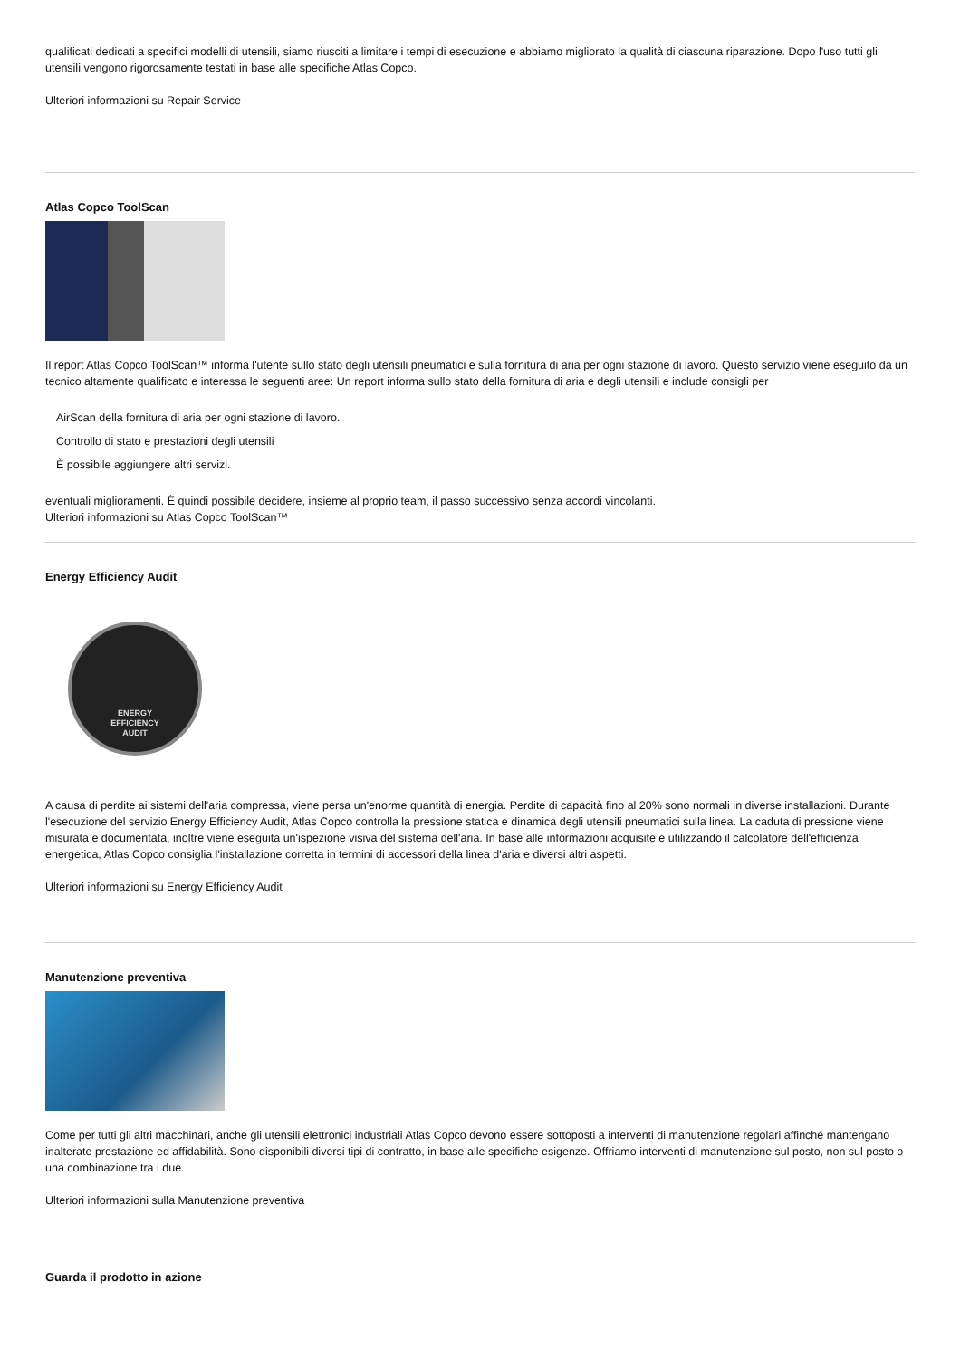qualificati dedicati a specifici modelli di utensili, siamo riusciti a limitare i tempi di esecuzione e abbiamo migliorato la qualità di ciascuna riparazione. Dopo l'uso tutti gli utensili vengono rigorosamente testati in base alle specifiche Atlas Copco.
Ulteriori informazioni su Repair Service
Atlas Copco ToolScan
Il report Atlas Copco ToolScan™ informa l'utente sullo stato degli utensili pneumatici e sulla fornitura di aria per ogni stazione di lavoro. Questo servizio viene eseguito da un tecnico altamente qualificato e interessa le seguenti aree: Un report informa sullo stato della fornitura di aria e degli utensili e include consigli per
AirScan della fornitura di aria per ogni stazione di lavoro.
Controllo di stato e prestazioni degli utensili
È possibile aggiungere altri servizi.
eventuali miglioramenti. È quindi possibile decidere, insieme al proprio team, il passo successivo senza accordi vincolanti.
Ulteriori informazioni su Atlas Copco ToolScan™
Energy Efficiency Audit
ENERGY
EFFICIENCY
AUDIT
A causa di perdite ai sistemi dell'aria compressa, viene persa un'enorme quantità di energia. Perdite di capacità fino al 20% sono normali in diverse installazioni. Durante l'esecuzione del servizio Energy Efficiency Audit, Atlas Copco controlla la pressione statica e dinamica degli utensili pneumatici sulla linea. La caduta di pressione viene misurata e documentata, inoltre viene eseguita un'ispezione visiva del sistema dell'aria. In base alle informazioni acquisite e utilizzando il calcolatore dell'efficienza energetica, Atlas Copco consiglia l'installazione corretta in termini di accessori della linea d'aria e diversi altri aspetti.
Ulteriori informazioni su Energy Efficiency Audit
Manutenzione preventiva
Come per tutti gli altri macchinari, anche gli utensili elettronici industriali Atlas Copco devono essere sottoposti a interventi di manutenzione regolari affinché mantengano inalterate prestazione ed affidabilità. Sono disponibili diversi tipi di contratto, in base alle specifiche esigenze. Offriamo interventi di manutenzione sul posto, non sul posto o una combinazione tra i due.
Ulteriori informazioni sulla Manutenzione preventiva
Guarda il prodotto in azione